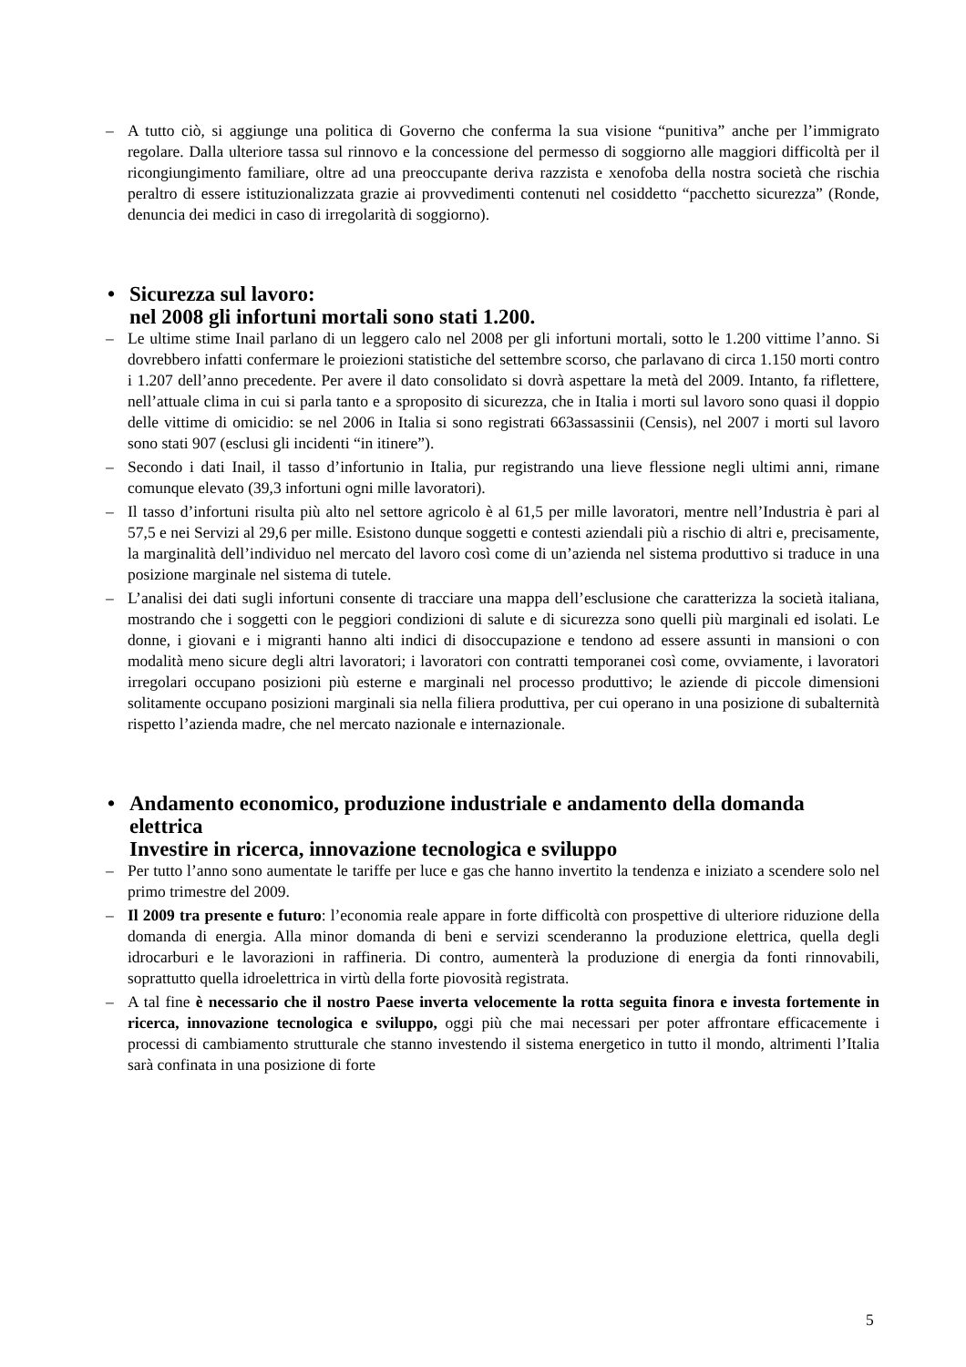– A tutto ciò, si aggiunge una politica di Governo che conferma la sua visione “punitiva” anche per l’immigrato regolare. Dalla ulteriore tassa sul rinnovo e la concessione del permesso di soggiorno alle maggiori difficoltà per il ricongiungimento familiare, oltre ad una preoccupante deriva razzista e xenofoba della nostra società che rischia peraltro di essere istituzionalizzata grazie ai provvedimenti contenuti nel cosiddetto “pacchetto sicurezza” (Ronde, denuncia dei medici in caso di irregolarità di soggiorno).
• Sicurezza sul lavoro:
nel 2008 gli infortuni mortali sono stati 1.200.
– Le ultime stime Inail parlano di un leggero calo nel 2008 per gli infortuni mortali, sotto le 1.200 vittime l’anno. Si dovrebbero infatti confermare le proiezioni statistiche del settembre scorso, che parlavano di circa 1.150 morti contro i 1.207 dell’anno precedente. Per avere il dato consolidato si dovrà aspettare la metà del 2009. Intanto, fa riflettere, nell’attuale clima in cui si parla tanto e a sproposito di sicurezza, che in Italia i morti sul lavoro sono quasi il doppio delle vittime di omicidio: se nel 2006 in Italia si sono registrati 663assassinii (Censis), nel 2007 i morti sul lavoro sono stati 907 (esclusi gli incidenti “in itinere”).
– Secondo i dati Inail, il tasso d’infortunio in Italia, pur registrando una lieve flessione negli ultimi anni, rimane comunque elevato (39,3 infortuni ogni mille lavoratori).
– Il tasso d’infortuni risulta più alto nel settore agricolo è al 61,5 per mille lavoratori, mentre nell’Industria è pari al 57,5 e nei Servizi al 29,6 per mille. Esistono dunque soggetti e contesti aziendali più a rischio di altri e, precisamente, la marginalità dell’individuo nel mercato del lavoro così come di un’azienda nel sistema produttivo si traduce in una posizione marginale nel sistema di tutele.
– L’analisi dei dati sugli infortuni consente di tracciare una mappa dell’esclusione che caratterizza la società italiana, mostrando che i soggetti con le peggiori condizioni di salute e di sicurezza sono quelli più marginali ed isolati. Le donne, i giovani e i migranti hanno alti indici di disoccupazione e tendono ad essere assunti in mansioni o con modalità meno sicure degli altri lavoratori; i lavoratori con contratti temporanei così come, ovviamente, i lavoratori irregolari occupano posizioni più esterne e marginali nel processo produttivo; le aziende di piccole dimensioni solitamente occupano posizioni marginali sia nella filiera produttiva, per cui operano in una posizione di subalternità rispetto l’azienda madre, che nel mercato nazionale e internazionale.
• Andamento economico, produzione industriale e andamento della domanda elettrica
Investire in ricerca, innovazione tecnologica e sviluppo
– Per tutto l’anno sono aumentate le tariffe per luce e gas che hanno invertito la tendenza e iniziato a scendere solo nel primo trimestre del 2009.
– Il 2009 tra presente e futuro: l’economia reale appare in forte difficoltà con prospettive di ulteriore riduzione della domanda di energia. Alla minor domanda di beni e servizi scenderanno la produzione elettrica, quella degli idrocarburi e le lavorazioni in raffineria. Di contro, aumenterà la produzione di energia da fonti rinnovabili, soprattutto quella idroelettrica in virtù della forte piovosità registrata.
– A tal fine è necessario che il nostro Paese inverta velocemente la rotta seguita finora e investa fortemente in ricerca, innovazione tecnologica e sviluppo, oggi più che mai necessari per poter affrontare efficacemente i processi di cambiamento strutturale che stanno investendo il sistema energetico in tutto il mondo, altrimenti l’Italia sarà confinata in una posizione di forte
5